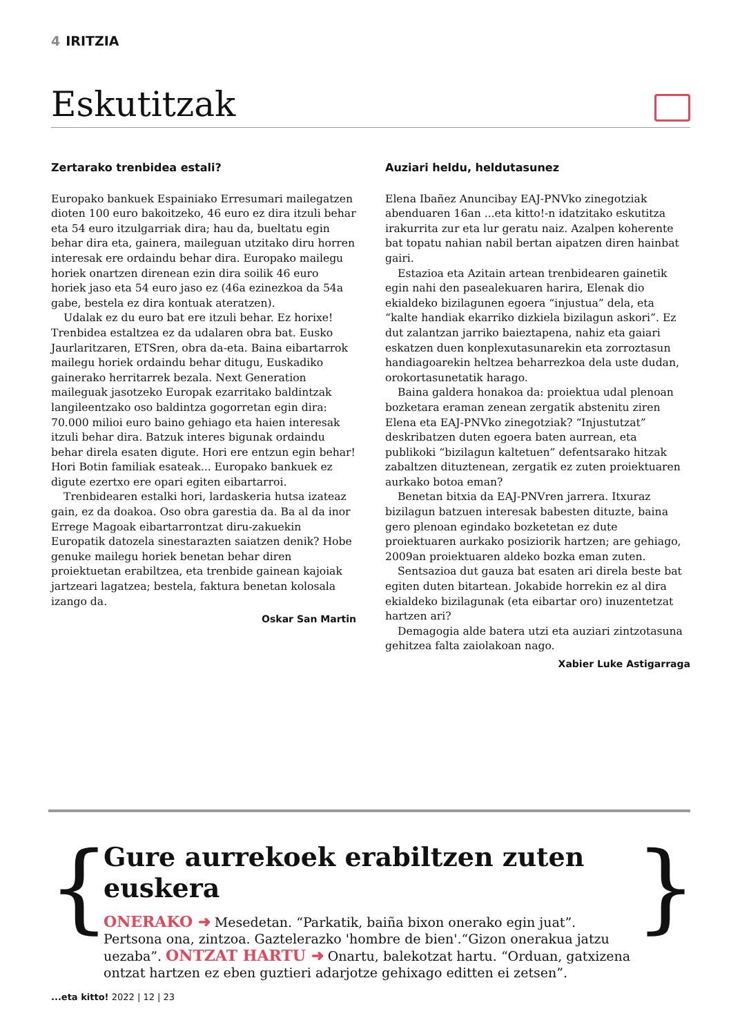4 IRITZIA
Eskutitzak
Zertarako trenbidea estali?
Europako bankuek Espainiako Erresumari mailegatzen dioten 100 euro bakoitzeko, 46 euro ez dira itzuli behar eta 54 euro itzulgarriak dira; hau da, bueltatu egin behar dira eta, gainera, maileguan utzitako diru horren interesak ere ordaindu behar dira. Europako mailegu horiek onartzen direnean ezin dira soilik 46 euro horiek jaso eta 54 euro jaso ez (46a ezinezkoa da 54a gabe, bestela ez dira kontuak ateratzen).
Udalak ez du euro bat ere itzuli behar. Ez horixe! Trenbidea estaltzea ez da udalaren obra bat. Eusko Jaurlaritzaren, ETSren, obra da-eta. Baina eibartarrok mailegu horiek ordaindu behar ditugu, Euskadiko gainerako herritarrek bezala. Next Generation maileguak jasotzeko Europak ezarritako baldintzak langileentzako oso baldintza gogorretan egin dira: 70.000 milioi euro baino gehiago eta haien interesak itzuli behar dira. Batzuk interes bigunak ordaindu behar direla esaten digute. Hori ere entzun egin behar! Hori Botin familiak esateak... Europako bankuek ez digute ezertxo ere opari egiten eibartarroi.
Trenbidearen estalki hori, lardaskeria hutsa izateaz gain, ez da doakoa. Oso obra garestia da. Ba al da inor Errege Magoak eibartarrontzat diru-zakuekin Europatik datozela sinestarazten saiatzen denik? Hobe genuke mailegu horiek benetan behar diren proiektuetan erabiltzea, eta trenbide gainean kajoiak jartzeari lagatzea; bestela, faktura benetan kolosala izango da.
Oskar San Martin
Auziari heldu, heldutasunez
Elena Ibañez Anuncibay EAJ-PNVko zinegotziak abenduaren 16an ...eta kitto!-n idatzitako eskutitza irakurrita zur eta lur geratu naiz. Azalpen koherente bat topatu nahian nabil bertan aipatzen diren hainbat gairi.
Estazioa eta Azitain artean trenbidearen gainetik egin nahi den pasealekuaren harira, Elenak dio ekialdeko bizilagunen egoera “injustua” dela, eta “kalte handiak ekarriko dizkiela bizilagun askori”. Ez dut zalantzan jarriko baieztapena, nahiz eta gaiari eskatzen duen konplexutasunarekin eta zorroztasun handiagoarekin heltzea beharrezkoa dela uste dudan, orokortasunetatik harago.
Baina galdera honakoa da: proiektua udal plenoan bozketara eraman zenean zergatik abstenitu ziren Elena eta EAJ-PNVko zinegotziak? “Injustutzat” deskribatzen duten egoera baten aurrean, eta publikoki “bizilagun kaltetuen” defentsarako hitzak zabaltzen dituztenean, zergatik ez zuten proiektuaren aurkako botoa eman?
Benetan bitxia da EAJ-PNVren jarrera. Itxuraz bizilagun batzuen interesak babesten dituzte, baina gero plenoan egindako bozketetan ez dute proiektuaren aurkako posiziorik hartzen; are gehiago, 2009an proiektuaren aldeko bozka eman zuten.
Sentsazioa dut gauza bat esaten ari direla beste bat egiten duten bitartean. Jokabide horrekin ez al dira ekialdeko bizilagunak (eta eibartar oro) inuzentetzat hartzen ari?
Demagogia alde batera utzi eta auziari zintzotasuna gehitzea falta zaiolakoan nago.
Xabier Luke Astigarraga
{
Gure aurrekoek erabiltzen zuten euskera
ONERAKO ➜ Mesedetan. “Parkatik, baiña bixon onerako egin juat”. Pertsona ona, zintzoa. Gaztelerazko 'hombre de bien'.“Gizon onerakua jatzu uezaba”. ONTZAT HARTU ➜ Onartu, balekotzat hartu. “Orduan, gatxizena ontzat hartzen ez eben guztieri adarjotze gehixago editten ei zetsen”.
}
...eta kitto! 2022 | 12 | 23